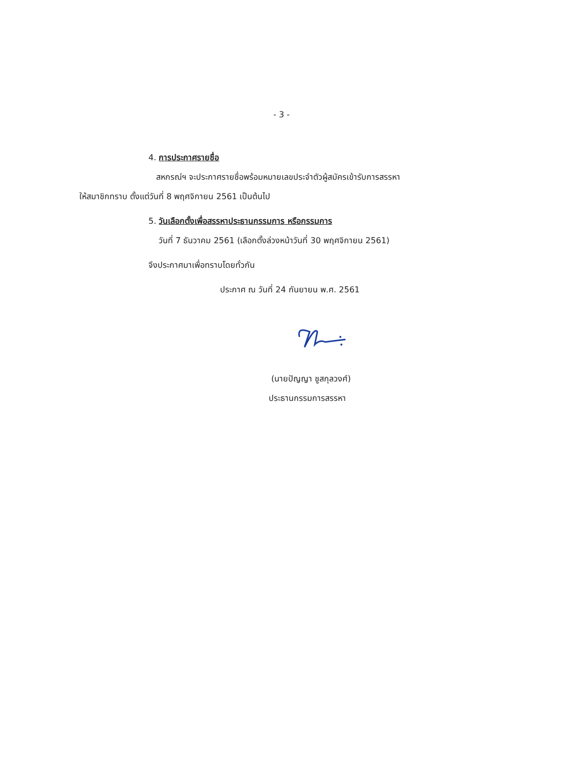- 3 -
4. การประกาศรายชื่อ
สหกรณ์ฯ จะประกาศรายชื่อพร้อมหมายเลขประจำตัวผู้สมัครเข้ารับการสรรหา
ให้สมาชิกทราบ ตั้งแต่วันที่ 8 พฤศจิกายน 2561 เป็นต้นไป
5. วันเลือกตั้งเพื่อสรรหาประธานกรรมการ หรือกรรมการ
วันที่ 7 ธันวาคม 2561 (เลือกตั้งล่วงหน้าวันที่ 30 พฤศจิกายน 2561)
จึงประกาศมาเพื่อทราบโดยทั่วกัน
ประกาศ ณ วันที่ 24 กันยายน พ.ศ. 2561
(นายปัญญา ชูสกุลวงศ์)
ประธานกรรมการสรรหา